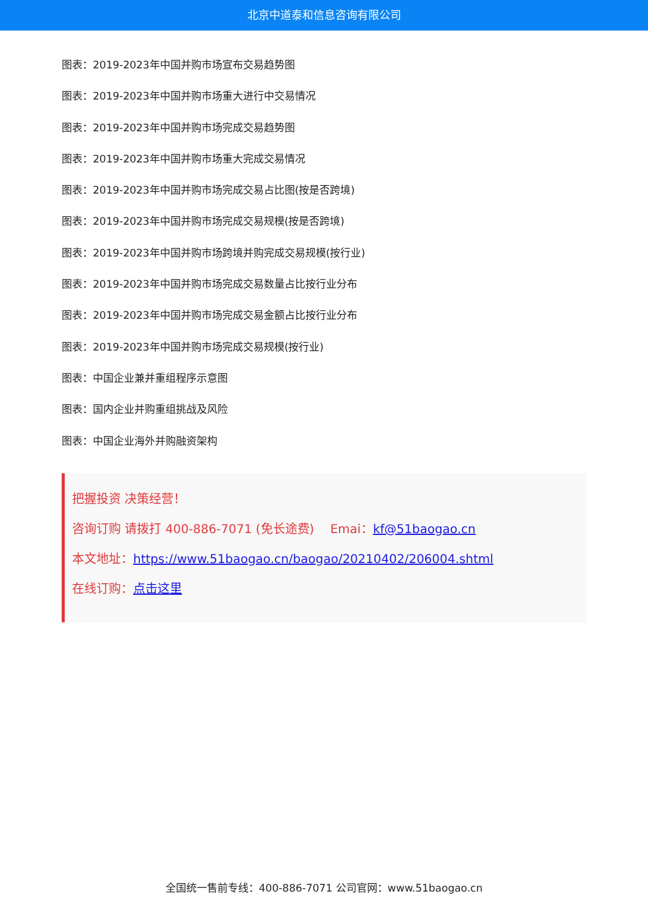北京中道泰和信息咨询有限公司
图表：2019-2023年中国并购市场宣布交易趋势图
图表：2019-2023年中国并购市场重大进行中交易情况
图表：2019-2023年中国并购市场完成交易趋势图
图表：2019-2023年中国并购市场重大完成交易情况
图表：2019-2023年中国并购市场完成交易占比图(按是否跨境)
图表：2019-2023年中国并购市场完成交易规模(按是否跨境)
图表：2019-2023年中国并购市场跨境并购完成交易规模(按行业)
图表：2019-2023年中国并购市场完成交易数量占比按行业分布
图表：2019-2023年中国并购市场完成交易金额占比按行业分布
图表：2019-2023年中国并购市场完成交易规模(按行业)
图表：中国企业兼并重组程序示意图
图表：国内企业并购重组挑战及风险
图表：中国企业海外并购融资架构
把握投资 决策经营！
咨询订购 请拨打 400-886-7071 (免长途费)　 Emai：kf@51baogao.cn
本文地址：https://www.51baogao.cn/baogao/20210402/206004.shtml
在线订购：点击这里
全国统一售前专线：400-886-7071 公司官网：www.51baogao.cn